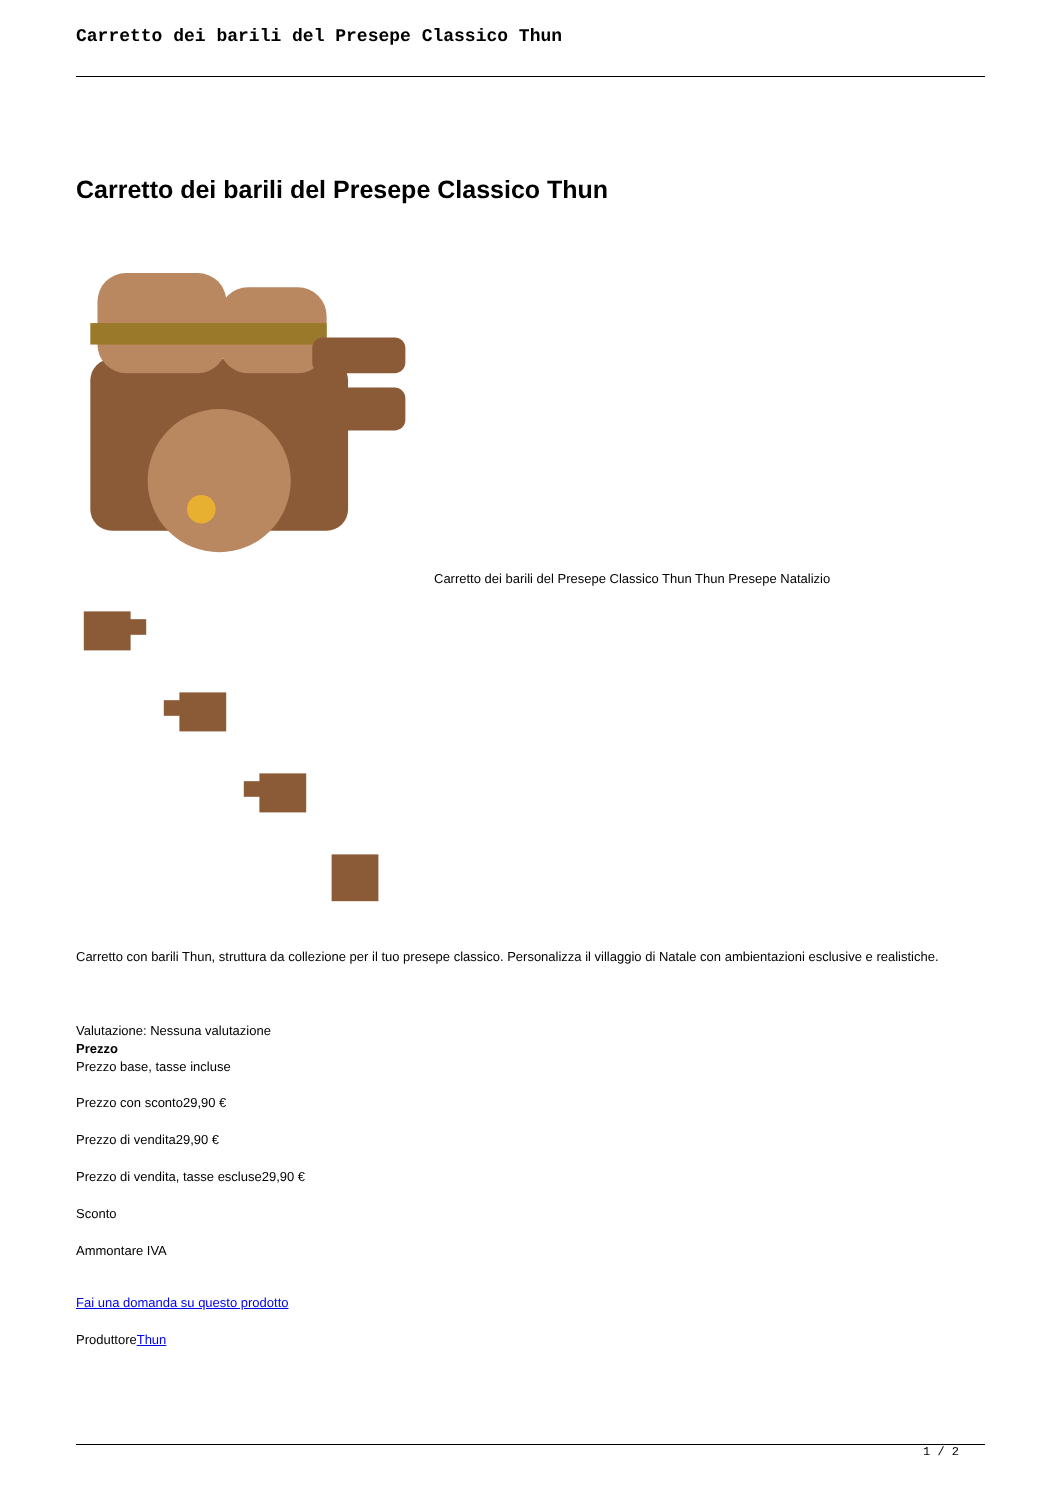Carretto dei barili del Presepe Classico Thun
Carretto dei barili del Presepe Classico Thun
Carretto dei barili del Presepe Classico Thun Thun Presepe Natalizio
Carretto con barili Thun, struttura da collezione per il tuo presepe classico. Personalizza il villaggio di Natale con ambientazioni esclusive e realistiche.
Valutazione: Nessuna valutazione
Prezzo
Prezzo base, tasse incluse
Prezzo con sconto29,90 €
Prezzo di vendita29,90 €
Prezzo di vendita, tasse escluse29,90 €
Sconto
Ammontare IVA
Fai una domanda su questo prodotto
ProduttoreThun
1 / 2